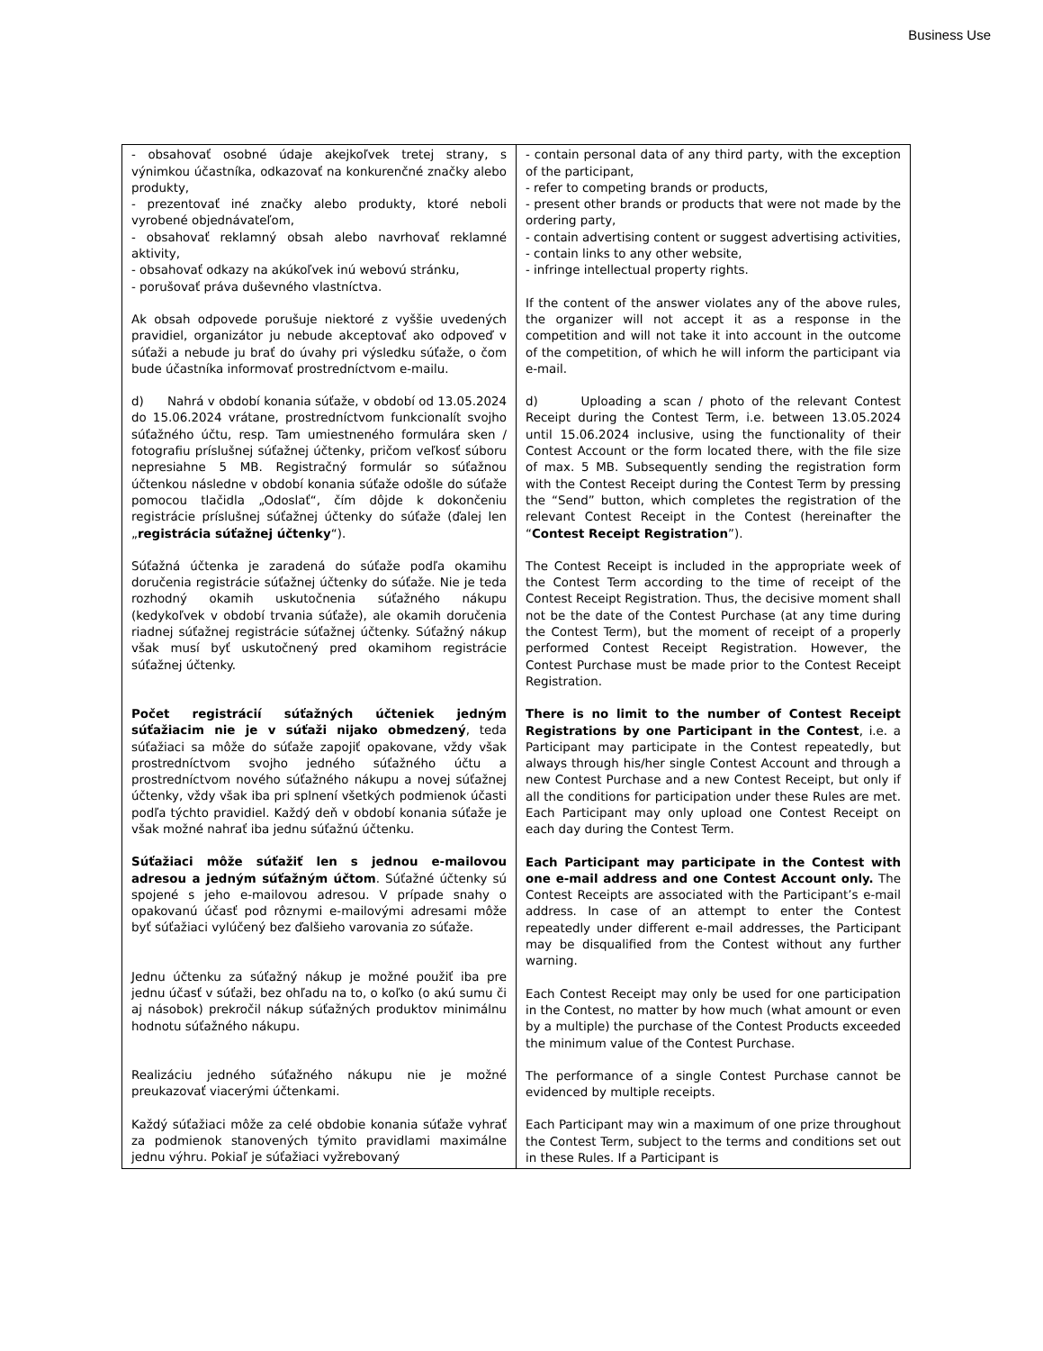Business Use
| - obsahovať osobné údaje akejkoľvek tretej strany, s výnimkou účastníka, odkazovať na konkurenčné značky alebo produkty, - prezentovať iné značky alebo produkty, ktoré neboli vyrobené objednávateľom, - obsahovať reklamný obsah alebo navrhovať reklamné aktivity, - obsahovať odkazy na akúkoľvek inú webovú stránku, - porušovať práva duševného vlastníctva. Ak obsah odpovede porušuje niektoré z vyššie uvedených pravidiel, organizátor ju nebude akceptovať ako odpoveď v súťaži a nebude ju brať do úvahy pri výsledku súťaže, o čom bude účastníka informovať prostredníctvom e-mailu. d) Nahrá v období konania súťaže, v období od 13.05.2024 do 15.06.2024 vrátane, prostredníctvom funkcionalít svojho súťažného účtu, resp. Tam umiestneného formulára sken / fotografiu príslušnej súťažnej účtenky, pričom veľkosť súboru nepresiahne 5 MB. Registračný formulár so súťažnou účtenkou následne v období konania súťaže odošle do súťaže pomocou tlačidla „Odoslať“, čím dôjde k dokončeniu registrácie príslušnej súťažnej účtenky do súťaže (ďalej len „ registrácia súťažnej účtenky “). Súťažná účtenka je zaradená do súťaže podľa okamihu doručenia registrácie súťažnej účtenky do súťaže. Nie je teda rozhodný okamih uskutočnenia súťažného nákupu (kedykoľvek v období trvania súťaže), ale okamih doručenia riadnej súťažnej registrácie súťažnej účtenky. Súťažný nákup však musí byť uskutočnený pred okamihom registrácie súťažnej účtenky. Počet registrácií súťažných účteniek jedným súťažiacim nie je v súťaži nijako obmedzený , teda súťažiaci sa môže do súťaže zapojiť opakovane, vždy však prostredníctvom svojho jedného súťažného účtu a prostredníctvom nového súťažného nákupu a novej súťažnej účtenky, vždy však iba pri splnení všetkých podmienok účasti podľa týchto pravidiel. Každý deň v období konania súťaže je však možné nahrať iba jednu súťažnú účtenku. Súťažiaci môže súťažiť len s jednou e-mailovou adresou a jedným súťažným účtom . Súťažné účtenky sú spojené s jeho e-mailovou adresou. V prípade snahy o opakovanú účasť pod rôznymi e-mailovými adresami môže byť súťažiaci vylúčený bez ďalšieho varovania zo súťaže. Jednu účtenku za súťažný nákup je možné použiť iba pre jednu účasť v súťaži, bez ohľadu na to, o koľko (o akú sumu či aj násobok) prekročil nákup súťažných produktov minimálnu hodnotu súťažného nákupu. Realizáciu jedného súťažného nákupu nie je možné preukazovať viacerými účtenkami. Každý súťažiaci môže za celé obdobie konania súťaže vyhrať za podmienok stanovených týmito pravidlami maximálne jednu výhru. Pokiaľ je súťažiaci vyžrebovaný | - contain personal data of any third party, with the exception of the participant, - refer to competing brands or products, - present other brands or products that were not made by the ordering party, - contain advertising content or suggest advertising activities, - contain links to any other website, - infringe intellectual property rights. If the content of the answer violates any of the above rules, the organizer will not accept it as a response in the competition and will not take it into account in the outcome of the competition, of which he will inform the participant via e-mail. d) Uploading a scan / photo of the relevant Contest Receipt during the Contest Term, i.e. between 13.05.2024 until 15.06.2024 inclusive, using the functionality of their Contest Account or the form located there, with the file size of max. 5 MB. Subsequently sending the registration form with the Contest Receipt during the Contest Term by pressing the “Send” button, which completes the registration of the relevant Contest Receipt in the Contest (hereinafter the “ Contest Receipt Registration ”). The Contest Receipt is included in the appropriate week of the Contest Term according to the time of receipt of the Contest Receipt Registration. Thus, the decisive moment shall not be the date of the Contest Purchase (at any time during the Contest Term), but the moment of receipt of a properly performed Contest Receipt Registration. However, the Contest Purchase must be made prior to the Contest Receipt Registration. There is no limit to the number of Contest Receipt Registrations by one Participant in the Contest , i.e. a Participant may participate in the Contest repeatedly, but always through his/her single Contest Account and through a new Contest Purchase and a new Contest Receipt, but only if all the conditions for participation under these Rules are met. Each Participant may only upload one Contest Receipt on each day during the Contest Term. Each Participant may participate in the Contest with one e-mail address and one Contest Account only. The Contest Receipts are associated with the Participant’s e-mail address. In case of an attempt to enter the Contest repeatedly under different e-mail addresses, the Participant may be disqualified from the Contest without any further warning. Each Contest Receipt may only be used for one participation in the Contest, no matter by how much (what amount or even by a multiple) the purchase of the Contest Products exceeded the minimum value of the Contest Purchase. The performance of a single Contest Purchase cannot be evidenced by multiple receipts. Each Participant may win a maximum of one prize throughout the Contest Term, subject to the terms and conditions set out in these Rules. If a Participant is |